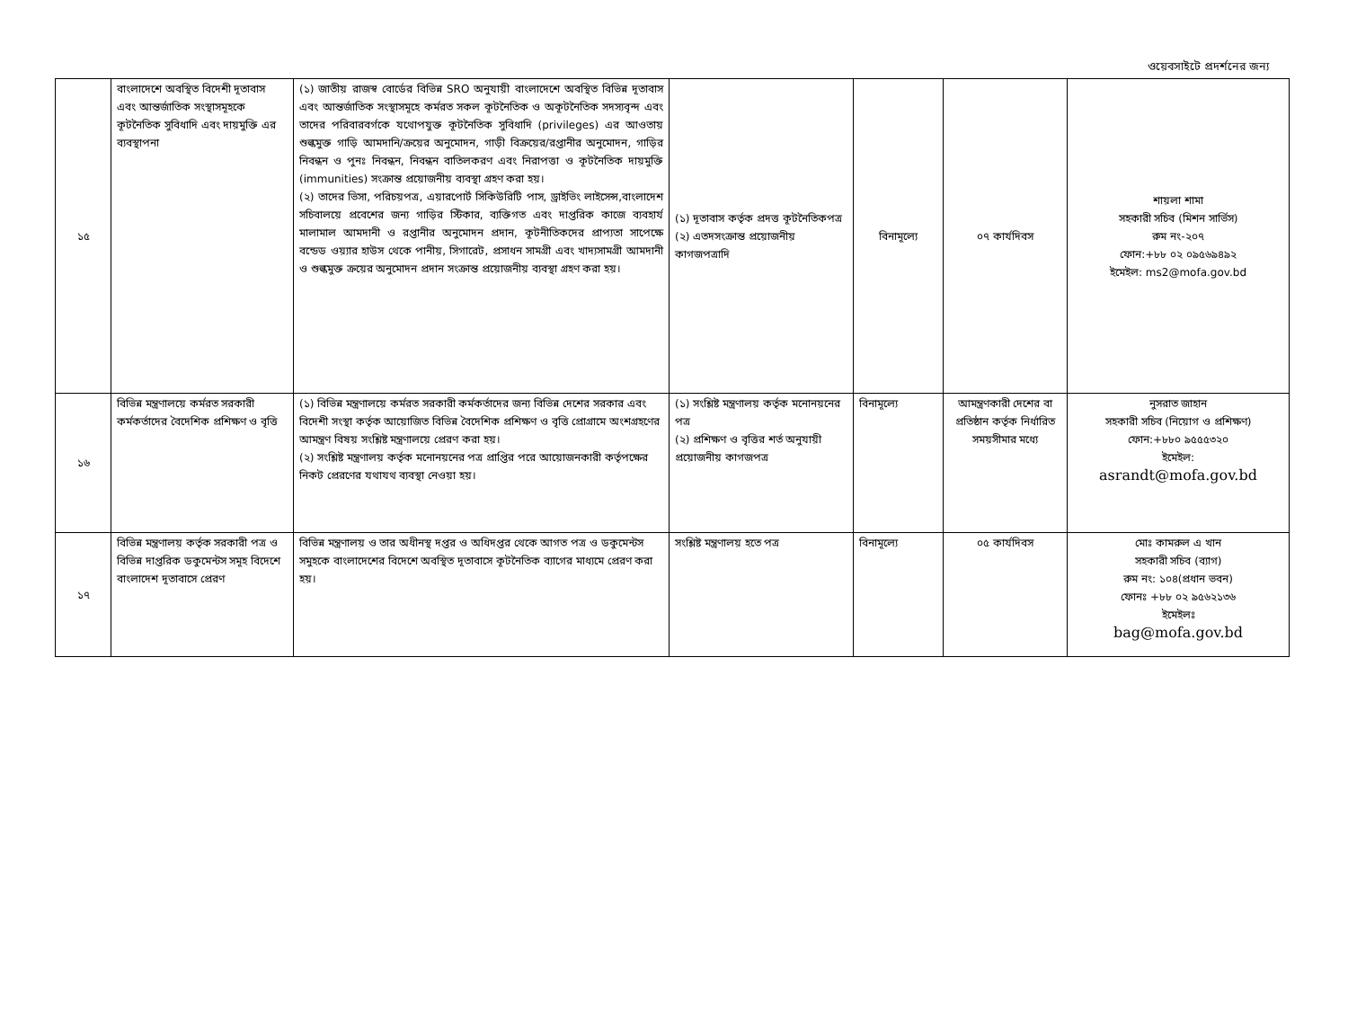ওয়েবসাইটে প্রদর্শনের জন্য
| ১৫ | বাংলাদেশে অবস্থিত বিদেশী দূতাবাস এবং আন্তর্জাতিক সংস্থাসমূহকে কূটনৈতিক সুবিধাদি এবং দায়মুক্তি এর ব্যবস্থাপনা | (১) জাতীয় রাজস্ব বোর্ডের বিভিন্ন SRO অনুযায়ী বাংলাদেশে অবস্থিত বিভিন্ন দূতাবাস এবং আন্তর্জাতিক সংস্থাসমূহে কর্মরত সকল কূটনৈতিক ও অকূটনৈতিক সদস্যবৃন্দ এবং তাদের পরিবারবর্গকে যথোপযুক্ত কূটনৈতিক সুবিধাদি (privileges) এর আওতায় শুল্কমুক্ত গাড়ি আমদানি/ক্রয়ের অনুমোদন, গাড়ী বিক্রয়ের/রপ্তানীর অনুমোদন, গাড়ির নিবন্ধন ও পুনঃ নিবন্ধন, নিবন্ধন বাতিলকরণ এবং নিরাপত্তা ও কূটনৈতিক দায়মুক্তি (immunities) সংক্রান্ত প্রয়োজনীয় ব্যবস্থা গ্রহণ করা হয়। (২) তাদের ভিসা, পরিচয়পত্র, এয়ারপোর্ট সিকিউরিটি পাস, ড্রাইভিং লাইসেন্স,বাংলাদেশ সচিবালয়ে প্রবেশের জন্য গাড়ির স্টিকার, ব্যক্তিগত এবং দাপ্তরিক কাজে ব্যবহার্য মালামাল আমদানী ও রপ্তানীর অনুমোদন প্রদান, কূটনীতিকদের প্রাপ্যতা সাপেক্ষে বন্ডেড ওয়্যার হাউস থেকে পানীয়, সিগারেট, প্রসাধন সামগ্রী এবং খাদ্যসামগ্রী আমদানী ও শুল্কমুক্ত ক্রয়ের অনুমোদন প্রদান সংক্রান্ত প্রয়োজনীয় ব্যবস্থা গ্রহণ করা হয়। | (১) দূতাবাস কর্তৃক প্রদত্ত কূটনৈতিকপত্র (২) এতদসংক্রান্ত প্রয়োজনীয় কাগজপত্রাদি | বিনামূল্যে | ০৭ কার্যদিবস | শায়লা শামা সহকারী সচিব (মিশন সার্ভিস) রুম নং-২০৭ ফোন:+৮৮ ০২ ০৯৫৬৯৪৯২ ইমেইল: ms2@mofa.gov.bd |
| ১৬ | বিভিন্ন মন্ত্রণালয়ে কর্মরত সরকারী কর্মকর্তাদের বৈদেশিক প্রশিক্ষণ ও বৃত্তি | (১) বিভিন্ন মন্ত্রণালয়ে কর্মরত সরকারী কর্মকর্তাদের জন্য বিভিন্ন দেশের সরকার এবং বিদেশী সংস্থা কর্তৃক আয়োজিত বিভিন্ন বৈদেশিক প্রশিক্ষণ ও বৃত্তি প্রোগ্রামে অংশগ্রহণের আমন্ত্রণ বিষয় সংশ্লিষ্ট মন্ত্রণালয়ে প্রেরণ করা হয়। (২) সংশ্লিষ্ট মন্ত্রণালয় কর্তৃক মনোনয়নের পত্র প্রাপ্তির পরে আয়োজনকারী কর্তৃপক্ষের নিকট প্রেরণের যথাযথ ব্যবস্থা নেওয়া হয়। | (১) সংশ্লিষ্ট মন্ত্রণালয় কর্তৃক মনোনয়নের পত্র (২) প্রশিক্ষণ ও বৃত্তির শর্ত অনুযায়ী প্রয়োজনীয় কাগজপত্র | বিনামূল্যে | আমন্ত্রণকারী দেশের বা প্রতিষ্ঠান কর্তৃক নির্ধারিত সময়সীমার মধ্যে | নুসরাত জাহান সহকারী সচিব (নিয়োগ ও প্রশিক্ষণ) ফোন:+৮৮০ ৯৫৫৫৩২০ ইমেইল: asrandt@mofa.gov.bd |
| ১৭ | বিভিন্ন মন্ত্রণালয় কর্তৃক সরকারী পত্র ও বিভিন্ন দাপ্তরিক ডকুমেন্টস সমূহ বিদেশে বাংলাদেশ দূতাবাসে প্রেরণ | বিভিন্ন মন্ত্রণালয় ও তার অধীনস্থ দপ্তর ও অধিদপ্তর থেকে আগত পত্র ও ডকুমেন্টস সমুহকে বাংলাদেশের বিদেশে অবস্থিত দূতাবাসে কূটনৈতিক ব্যাগের মাধ্যমে প্রেরণ করা হয়। | সংশ্লিষ্ট মন্ত্রণালয় হতে পত্র | বিনামূল্যে | ০৫ কার্যদিবস | মোঃ কামরুল এ খান সহকারী সচিব (ব্যাগ) রুম নং: ১০৪(প্রধান ভবন) ফোনঃ +৮৮ ০২ ৯৫৬২১৩৬ ইমেইলঃ bag@mofa.gov.bd |